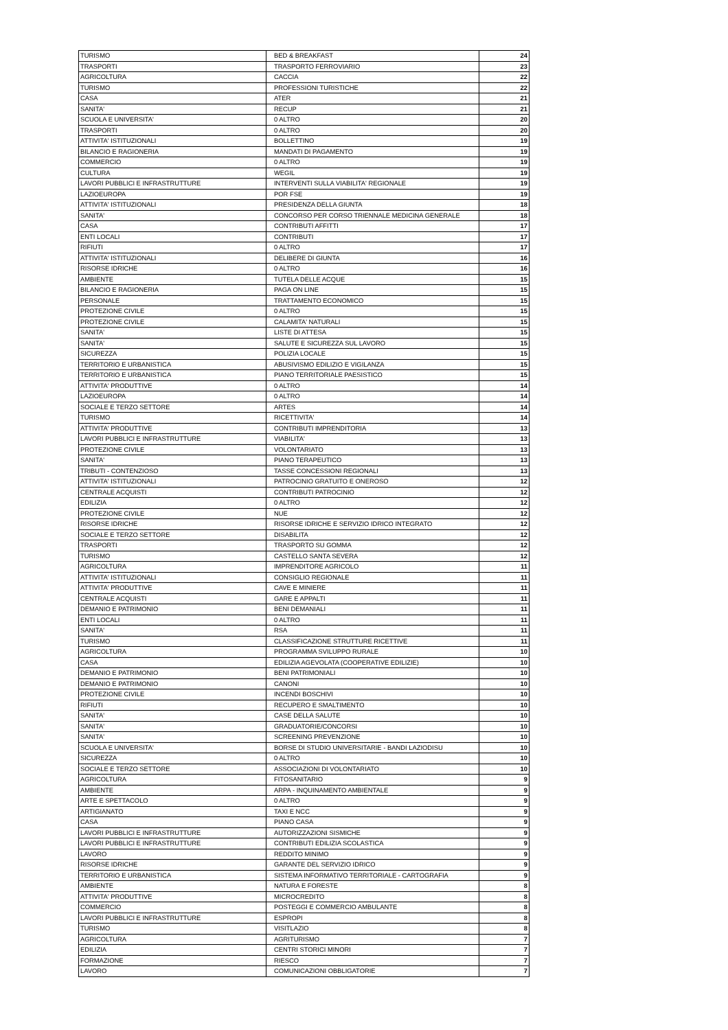| TURISMO | BED & BREAKFAST | 24 |
| TRASPORTI | TRASPORTO FERROVIARIO | 23 |
| AGRICOLTURA | CACCIA | 22 |
| TURISMO | PROFESSIONI TURISTICHE | 22 |
| CASA | ATER | 21 |
| SANITA' | RECUP | 21 |
| SCUOLA E UNIVERSITA' | 0 ALTRO | 20 |
| TRASPORTI | 0 ALTRO | 20 |
| ATTIVITA' ISTITUZIONALI | BOLLETTINO | 19 |
| BILANCIO E RAGIONERIA | MANDATI DI PAGAMENTO | 19 |
| COMMERCIO | 0 ALTRO | 19 |
| CULTURA | WEGIL | 19 |
| LAVORI PUBBLICI E INFRASTRUTTURE | INTERVENTI SULLA VIABILITA' REGIONALE | 19 |
| LAZIOEUROPA | POR FSE | 19 |
| ATTIVITA' ISTITUZIONALI | PRESIDENZA DELLA GIUNTA | 18 |
| SANITA' | CONCORSO PER CORSO TRIENNALE MEDICINA GENERALE | 18 |
| CASA | CONTRIBUTI AFFITTI | 17 |
| ENTI LOCALI | CONTRIBUTI | 17 |
| RIFIUTI | 0 ALTRO | 17 |
| ATTIVITA' ISTITUZIONALI | DELIBERE DI GIUNTA | 16 |
| RISORSE IDRICHE | 0 ALTRO | 16 |
| AMBIENTE | TUTELA DELLE ACQUE | 15 |
| BILANCIO E RAGIONERIA | PAGA ON LINE | 15 |
| PERSONALE | TRATTAMENTO ECONOMICO | 15 |
| PROTEZIONE CIVILE | 0 ALTRO | 15 |
| PROTEZIONE CIVILE | CALAMITA' NATURALI | 15 |
| SANITA' | LISTE DI ATTESA | 15 |
| SANITA' | SALUTE E SICUREZZA SUL LAVORO | 15 |
| SICUREZZA | POLIZIA LOCALE | 15 |
| TERRITORIO E URBANISTICA | ABUSIVISMO EDILIZIO E VIGILANZA | 15 |
| TERRITORIO E URBANISTICA | PIANO TERRITORIALE PAESISTICO | 15 |
| ATTIVITA' PRODUTTIVE | 0 ALTRO | 14 |
| LAZIOEUROPA | 0 ALTRO | 14 |
| SOCIALE E TERZO SETTORE | ARTES | 14 |
| TURISMO | RICETTIVITA' | 14 |
| ATTIVITA' PRODUTTIVE | CONTRIBUTI IMPRENDITORIA | 13 |
| LAVORI PUBBLICI E INFRASTRUTTURE | VIABILITA' | 13 |
| PROTEZIONE CIVILE | VOLONTARIATO | 13 |
| SANITA' | PIANO TERAPEUTICO | 13 |
| TRIBUTI - CONTENZIOSO | TASSE CONCESSIONI REGIONALI | 13 |
| ATTIVITA' ISTITUZIONALI | PATROCINIO GRATUITO E ONEROSO | 12 |
| CENTRALE ACQUISTI | CONTRIBUTI PATROCINIO | 12 |
| EDILIZIA | 0 ALTRO | 12 |
| PROTEZIONE CIVILE | NUE | 12 |
| RISORSE IDRICHE | RISORSE IDRICHE E SERVIZIO IDRICO INTEGRATO | 12 |
| SOCIALE E TERZO SETTORE | DISABILITA | 12 |
| TRASPORTI | TRASPORTO SU GOMMA | 12 |
| TURISMO | CASTELLO SANTA SEVERA | 12 |
| AGRICOLTURA | IMPRENDITORE AGRICOLO | 11 |
| ATTIVITA' ISTITUZIONALI | CONSIGLIO REGIONALE | 11 |
| ATTIVITA' PRODUTTIVE | CAVE E MINIERE | 11 |
| CENTRALE ACQUISTI | GARE E APPALTI | 11 |
| DEMANIO E PATRIMONIO | BENI DEMANIALI | 11 |
| ENTI LOCALI | 0 ALTRO | 11 |
| SANITA' | RSA | 11 |
| TURISMO | CLASSIFICAZIONE STRUTTURE RICETTIVE | 11 |
| AGRICOLTURA | PROGRAMMA SVILUPPO RURALE | 10 |
| CASA | EDILIZIA AGEVOLATA (COOPERATIVE EDILIZIE) | 10 |
| DEMANIO E PATRIMONIO | BENI PATRIMONIALI | 10 |
| DEMANIO E PATRIMONIO | CANONI | 10 |
| PROTEZIONE CIVILE | INCENDI BOSCHIVI | 10 |
| RIFIUTI | RECUPERO E SMALTIMENTO | 10 |
| SANITA' | CASE DELLA SALUTE | 10 |
| SANITA' | GRADUATORIE/CONCORSI | 10 |
| SANITA' | SCREENING PREVENZIONE | 10 |
| SCUOLA E UNIVERSITA' | BORSE DI STUDIO UNIVERSITARIE - BANDI LAZIODISU | 10 |
| SICUREZZA | 0 ALTRO | 10 |
| SOCIALE E TERZO SETTORE | ASSOCIAZIONI DI VOLONTARIATO | 10 |
| AGRICOLTURA | FITOSANITARIO | 9 |
| AMBIENTE | ARPA - INQUINAMENTO AMBIENTALE | 9 |
| ARTE E SPETTACOLO | 0 ALTRO | 9 |
| ARTIGIANATO | TAXI E NCC | 9 |
| CASA | PIANO CASA | 9 |
| LAVORI PUBBLICI E INFRASTRUTTURE | AUTORIZZAZIONI SISMICHE | 9 |
| LAVORI PUBBLICI E INFRASTRUTTURE | CONTRIBUTI EDILIZIA SCOLASTICA | 9 |
| LAVORO | REDDITO MINIMO | 9 |
| RISORSE IDRICHE | GARANTE DEL SERVIZIO IDRICO | 9 |
| TERRITORIO E URBANISTICA | SISTEMA INFORMATIVO TERRITORIALE - CARTOGRAFIA | 9 |
| AMBIENTE | NATURA E FORESTE | 8 |
| ATTIVITA' PRODUTTIVE | MICROCREDITO | 8 |
| COMMERCIO | POSTEGGI E COMMERCIO AMBULANTE | 8 |
| LAVORI PUBBLICI E INFRASTRUTTURE | ESPROPI | 8 |
| TURISMO | VISITLAZIO | 8 |
| AGRICOLTURA | AGRITURISMO | 7 |
| EDILIZIA | CENTRI STORICI MINORI | 7 |
| FORMAZIONE | RIESCO | 7 |
| LAVORO | COMUNICAZIONI OBBLIGATORIE | 7 |